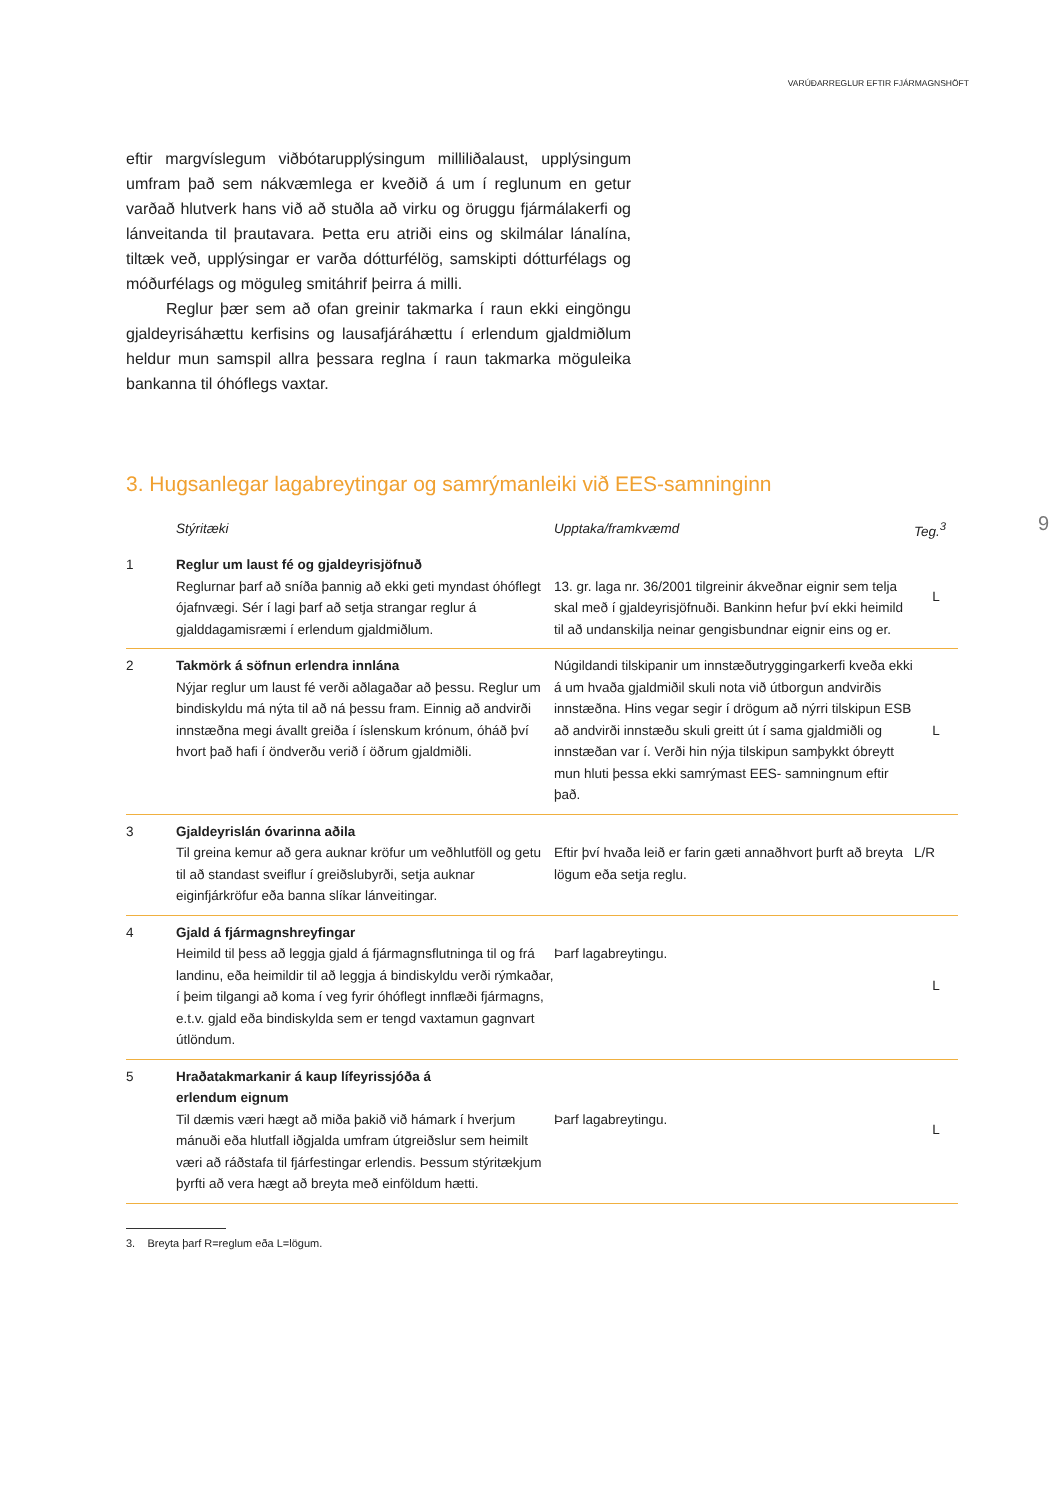VARÚÐARREGLUR EFTIR FJÁRMAGNSHÖFT
9
eftir margvíslegum viðbótarupplýsingum milliliðalaust, upplýsingum umfram það sem nákvæmlega er kveðið á um í reglunum en getur varðað hlutverk hans við að stuðla að virku og öruggu fjármálakerfi og lánveitanda til þrautavara. Þetta eru atriði eins og skilmálar lánalína, tiltæk veð, upplýsingar er varða dótturfélög, samskipti dótturfélags og móðurfélags og möguleg smitáhrif þeirra á milli.
Reglur þær sem að ofan greinir takmarka í raun ekki eingöngu gjaldeyrisáhættu kerfisins og lausafjáráhættu í erlendum gjaldmiðlum heldur mun samspil allra þessara reglna í raun takmarka möguleika bankanna til óhóflegs vaxtar.
3. Hugsanlegar lagabreytingar og samrýmanleiki við EES-samninginn
| | Stýritæki | Upptaka/framkvæmd | Teg.<sup>3</sup> |
| --- | --- | --- | --- |
| 1 | Reglur um laust fé og gjaldeyrisjöfnuð Reglurnar þarf að sníða þannig að ekki geti myndast óhóflegt ójafnvægi. Sér í lagi þarf að setja strangar reglur á gjalddagamisræmi í erlendum gjaldmiðlum. | 13. gr. laga nr. 36/2001 tilgreinir ákveðnar eignir sem telja skal með í gjaldeyrisjöfnuði. Bankinn hefur því ekki heimild til að undanskilja neinar gengisbundnar eignir eins og er. | L |
| 2 | Takmörk á söfnun erlendra innlána Nýjar reglur um laust fé verði aðlagaðar að þessu. Reglur um bindiskyldu má nýta til að ná þessu fram. Einnig að andvirði innstæðna megi ávallt greiða í íslenskum krónum, óháð því hvort það hafi í öndverðu verið í öðrum gjaldmiðli. | Núgildandi tilskipanir um innstæðutryggingarkerfi kveða ekki á um hvaða gjaldmiðil skuli nota við útborgun andvirðis innstæðna. Hins vegar segir í drögum að nýrri tilskipun ESB að andvirði innstæðu skuli greitt út í sama gjaldmiðli og innstæðan var í. Verði hin nýja tilskipun samþykkt óbreytt mun hluti þessa ekki samrýmast EES- samningnum eftir það. | L |
| 3 | Gjaldeyrislán óvarinna aðila Til greina kemur að gera auknar kröfur um veðhlutföll og getu til að standast sveiflur í greiðslubyrði, setja auknar eiginfjárkröfur eða banna slíkar lánveitingar. | Eftir því hvaða leið er farin gæti annaðhvort þurft að breyta lögum eða setja reglu. | L/R |
| 4 | Gjald á fjármagnshreyfingar Heimild til þess að leggja gjald á fjármagnsflutninga til og frá landinu, eða heimildir til að leggja á bindiskyldu verði rýmkaðar, í þeim tilgangi að koma í veg fyrir óhóflegt innflæði fjármagns, e.t.v. gjald eða bindiskylda sem er tengd vaxtamun gagnvart útlöndum. | Þarf lagabreytingu. | L |
| 5 | Hraðatakmarkanir á kaup lífeyrissjóða á erlendum eignum Til dæmis væri hægt að miða þakið við hámark í hverjum mánuði eða hlutfall iðgjalda umfram útgreiðslur sem heimilt væri að ráðstafa til fjárfestingar erlendis. Þessum stýritækjum þyrfti að vera hægt að breyta með einföldum hætti. | Þarf lagabreytingu. | L |
3. Breyta þarf R=reglum eða L=lögum.